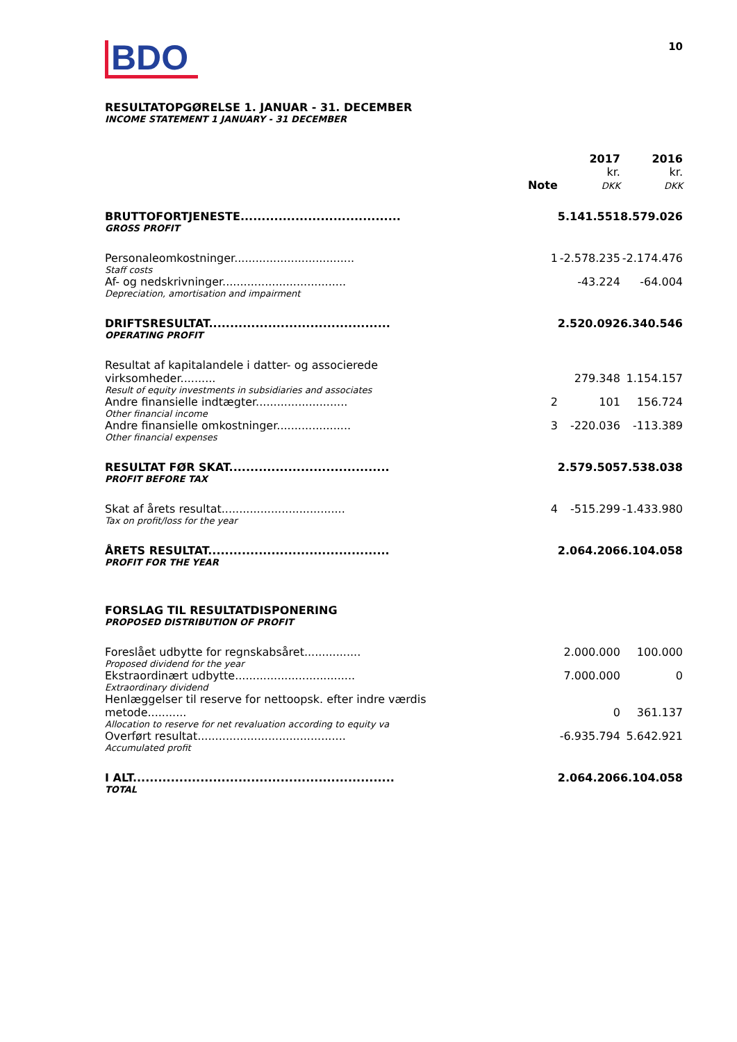BDO
10
RESULTATOPGØRELSE 1. JANUAR - 31. DECEMBER
INCOME STATEMENT 1 JANUARY - 31 DECEMBER
| | Note | 2017 kr. DKK | 2016 kr. DKK |
| --- | --- | --- | --- |
| BRUTTOFORTJENESTE...................................... | | 5.141.551 | 8.579.026 |
| GROSS PROFIT | | | |
| Personaleomkostninger.................................. | 1 | -2.578.235 | -2.174.476 |
| Staff costs | | | |
| Af- og nedskrivninger................................... | | -43.224 | -64.004 |
| Depreciation, amortisation and impairment | | | |
| DRIFTSRESULTAT........................................... | | 2.520.092 | 6.340.546 |
| OPERATING PROFIT | | | |
| Resultat af kapitalandele i datter- og associerede virksomheder.......... | | 279.348 | 1.154.157 |
| Result of equity investments in subsidiaries and associates | | | |
| Andre finansielle indtægter.......................... | 2 | 101 | 156.724 |
| Other financial income | | | |
| Andre finansielle omkostninger..................... | 3 | -220.036 | -113.389 |
| Other financial expenses | | | |
| RESULTAT FØR SKAT...................................... | | 2.579.505 | 7.538.038 |
| PROFIT BEFORE TAX | | | |
| Skat af årets resultat................................... | 4 | -515.299 | -1.433.980 |
| Tax on profit/loss for the year | | | |
| ÅRETS RESULTAT........................................... | | 2.064.206 | 6.104.058 |
| PROFIT FOR THE YEAR | | | |
| FORSLAG TIL RESULTATDISPONERING | | | |
| PROPOSED DISTRIBUTION OF PROFIT | | | |
| Foreslået udbytte for regnskabsåret................ | | 2.000.000 | 100.000 |
| Proposed dividend for the year | | | |
| Ekstraordinært udbytte.................................. | | 7.000.000 | 0 |
| Extraordinary dividend | | | |
| Henlæggelser til reserve for nettoopsk. efter indre værdis metode........... | | 0 | 361.137 |
| Allocation to reserve for net revaluation according to equity va | | | |
| Overført resultat.......................................... | | -6.935.794 | 5.642.921 |
| Accumulated profit | | | |
| I ALT.............................................................. | | 2.064.206 | 6.104.058 |
| TOTAL | | | |